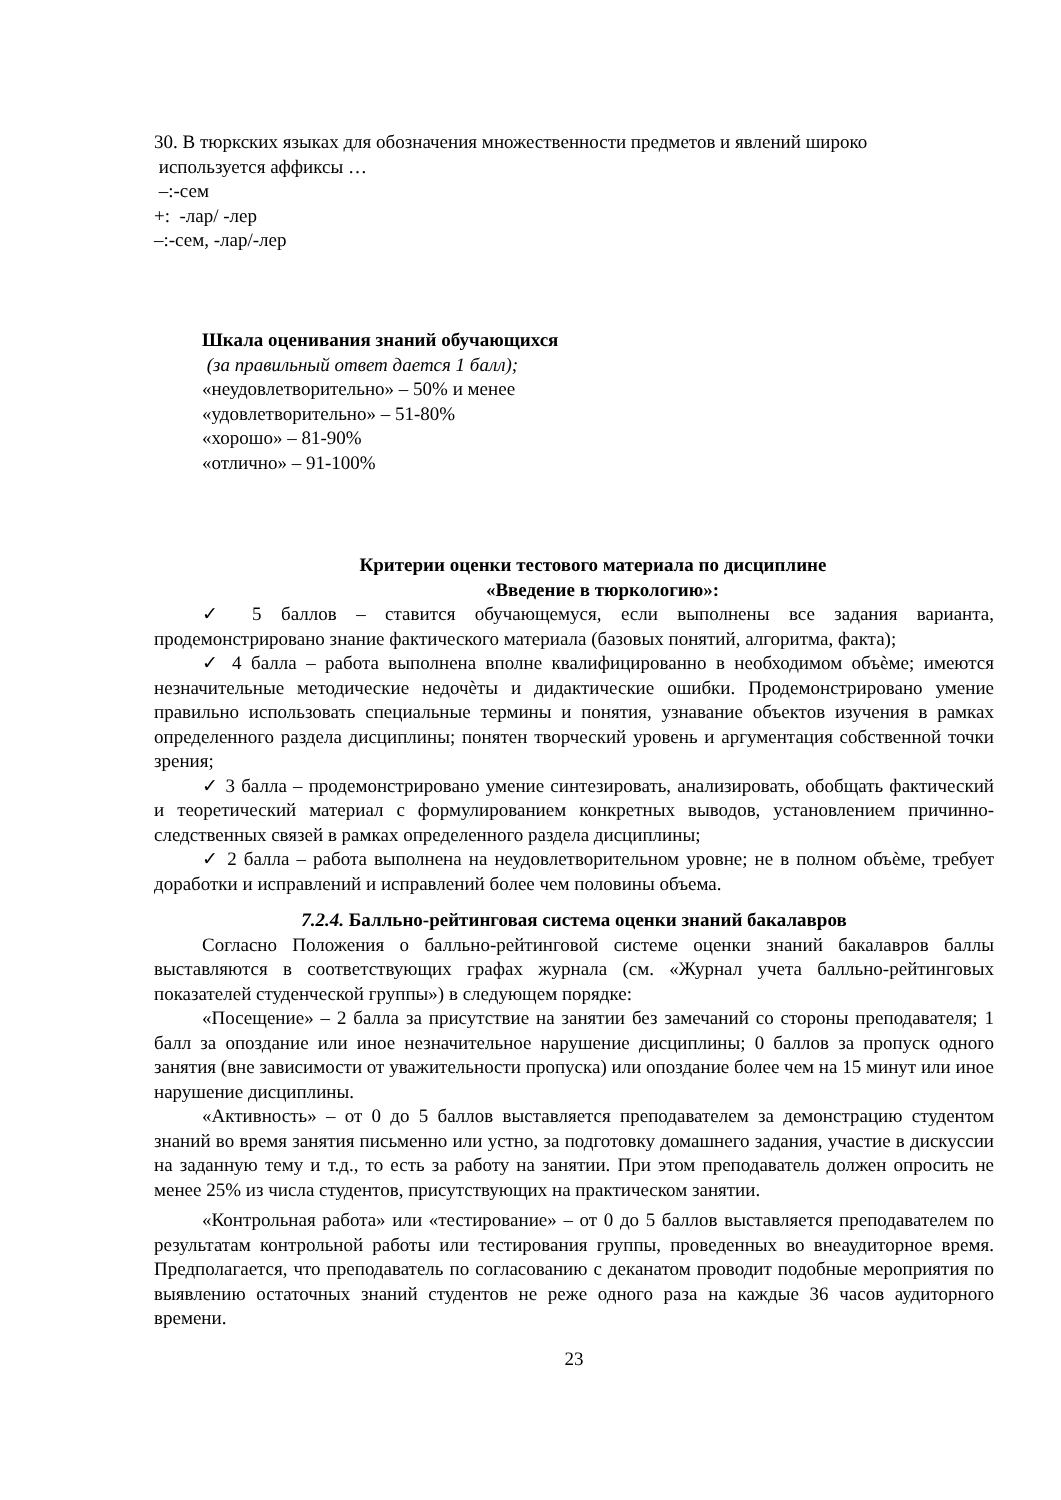30. В тюркских языках для обозначения множественности предметов и явлений широко
используется аффиксы …
–:-сем
+: -лар/ -лер
–:-сем, -лар/-лер
Шкала оценивания знаний обучающихся
(за правильный ответ дается 1 балл);
«неудовлетворительно» – 50% и менее
«удовлетворительно» – 51-80%
«хорошо» – 81-90%
«отлично» – 91-100%
Критерии оценки тестового материала по дисциплине
«Введение в тюркологию»:
✓ 5 баллов – ставится обучающемуся, если выполнены все задания варианта, продемонстрировано знание фактического материала (базовых понятий, алгоритма, факта);
✓ 4 балла – работа выполнена вполне квалифицированно в необходимом объѐме; имеются незначительные методические недочѐты и дидактические ошибки. Продемонстрировано умение правильно использовать специальные термины и понятия, узнавание объектов изучения в рамках определенного раздела дисциплины; понятен творческий уровень и аргументация собственной точки зрения;
✓ 3 балла – продемонстрировано умение синтезировать, анализировать, обобщать фактический и теоретический материал с формулированием конкретных выводов, установлением причинно-следственных связей в рамках определенного раздела дисциплины;
✓ 2 балла – работа выполнена на неудовлетворительном уровне; не в полном объѐме, требует доработки и исправлений и исправлений более чем половины объема.
7.2.4. Балльно-рейтинговая система оценки знаний бакалавров
Согласно Положения о балльно-рейтинговой системе оценки знаний бакалавров баллы выставляются в соответствующих графах журнала (см. «Журнал учета балльно-рейтинговых показателей студенческой группы») в следующем порядке:
«Посещение» – 2 балла за присутствие на занятии без замечаний со стороны преподавателя; 1 балл за опоздание или иное незначительное нарушение дисциплины; 0 баллов за пропуск одного занятия (вне зависимости от уважительности пропуска) или опоздание более чем на 15 минут или иное нарушение дисциплины.
«Активность» – от 0 до 5 баллов выставляется преподавателем за демонстрацию студентом знаний во время занятия письменно или устно, за подготовку домашнего задания, участие в дискуссии на заданную тему и т.д., то есть за работу на занятии. При этом преподаватель должен опросить не менее 25% из числа студентов, присутствующих на практическом занятии.
«Контрольная работа» или «тестирование» – от 0 до 5 баллов выставляется преподавателем по результатам контрольной работы или тестирования группы, проведенных во внеаудиторное время. Предполагается, что преподаватель по согласованию с деканатом проводит подобные мероприятия по выявлению остаточных знаний студентов не реже одного раза на каждые 36 часов аудиторного времени.
23